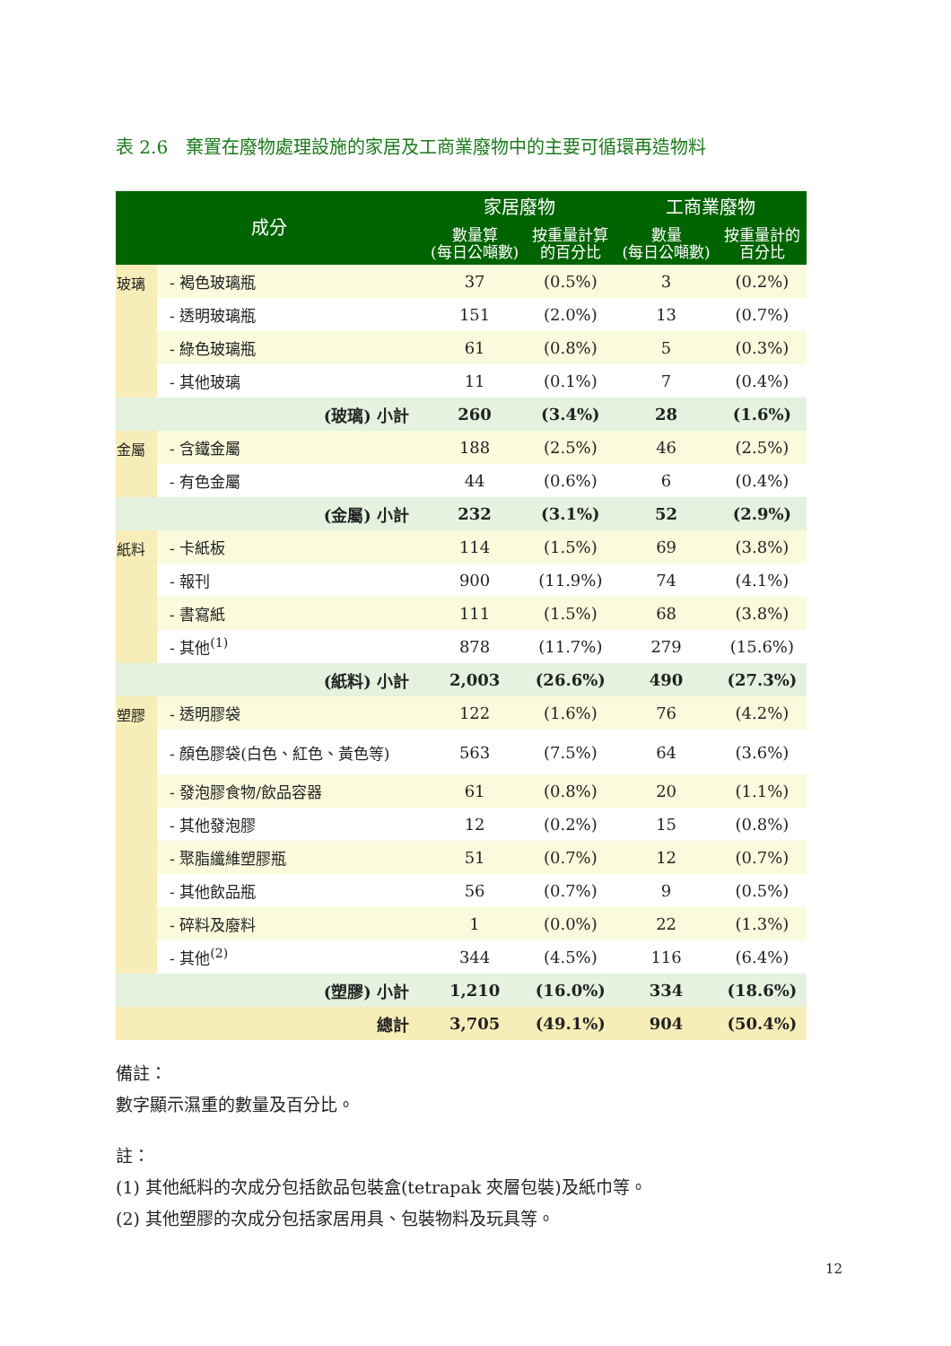表 2.6　棄置在廢物處理設施的家居及工商業廢物中的主要可循環再造物料
| 成分 | | 家居廢物 | | 工商業廢物 | |
| --- | --- | --- | --- | --- | --- |
| | | 數量算 (每日公噸數) | 按重量計算 的百分比 | 數量 (每日公噸數) | 按重量計的 百分比 |
| 玻璃 | - 褐色玻璃瓶 | 37 | (0.5%) | 3 | (0.2%) |
| | - 透明玻璃瓶 | 151 | (2.0%) | 13 | (0.7%) |
| | - 綠色玻璃瓶 | 61 | (0.8%) | 5 | (0.3%) |
| | - 其他玻璃 | 11 | (0.1%) | 7 | (0.4%) |
| (玻璃) 小計 | | 260 | (3.4%) | 28 | (1.6%) |
| 金屬 | - 含鐵金屬 | 188 | (2.5%) | 46 | (2.5%) |
| | - 有色金屬 | 44 | (0.6%) | 6 | (0.4%) |
| (金屬) 小計 | | 232 | (3.1%) | 52 | (2.9%) |
| 紙料 | - 卡紙板 | 114 | (1.5%) | 69 | (3.8%) |
| | - 報刊 | 900 | (11.9%) | 74 | (4.1%) |
| | - 書寫紙 | 111 | (1.5%) | 68 | (3.8%) |
| | - 其他<sup>(1)</sup> | 878 | (11.7%) | 279 | (15.6%) |
| (紙料) 小計 | | 2,003 | (26.6%) | 490 | (27.3%) |
| 塑膠 | - 透明膠袋 | 122 | (1.6%) | 76 | (4.2%) |
| | - 顏色膠袋(白色、紅色、黃色等) | 563 | (7.5%) | 64 | (3.6%) |
| | - 發泡膠食物/飲品容器 | 61 | (0.8%) | 20 | (1.1%) |
| | - 其他發泡膠 | 12 | (0.2%) | 15 | (0.8%) |
| | - 聚脂纖維塑膠瓶 | 51 | (0.7%) | 12 | (0.7%) |
| | - 其他飲品瓶 | 56 | (0.7%) | 9 | (0.5%) |
| | - 碎料及廢料 | 1 | (0.0%) | 22 | (1.3%) |
| | - 其他<sup>(2)</sup> | 344 | (4.5%) | 116 | (6.4%) |
| (塑膠) 小計 | | 1,210 | (16.0%) | 334 | (18.6%) |
| 總計 | | 3,705 | (49.1%) | 904 | (50.4%) |
備註：
數字顯示濕重的數量及百分比。
註：
(1) 其他紙料的次成分包括飲品包裝盒(tetrapak 夾層包裝)及紙巾等。
(2) 其他塑膠的次成分包括家居用具、包裝物料及玩具等。
12